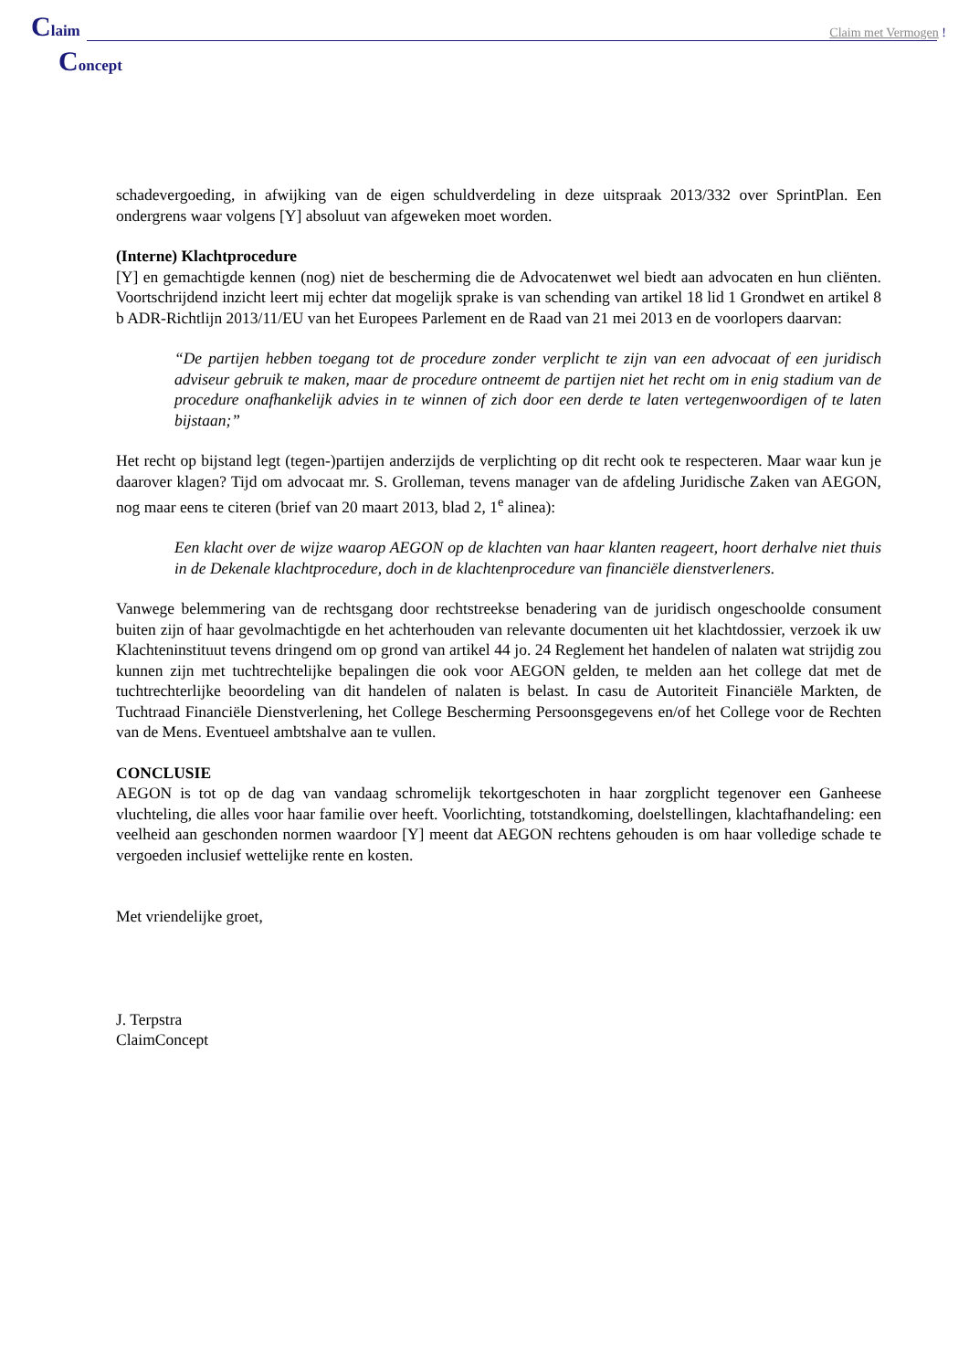Claim
Claim met Vermogen !
Concept
schadevergoeding, in afwijking van de eigen schuldverdeling in deze uitspraak 2013/332 over SprintPlan. Een ondergrens waar volgens [Y] absoluut van afgeweken moet worden.
(Interne) Klachtprocedure
[Y] en gemachtigde kennen (nog) niet de bescherming die de Advocatenwet wel biedt aan advocaten en hun cliënten. Voortschrijdend inzicht leert mij echter dat mogelijk sprake is van schending van artikel 18 lid 1 Grondwet en artikel 8 b ADR-Richtlijn 2013/11/EU van het Europees Parlement en de Raad van 21 mei 2013 en de voorlopers daarvan:
“De partijen hebben toegang tot de procedure zonder verplicht te zijn van een advocaat of een juridisch adviseur gebruik te maken, maar de procedure ontneemt de partijen niet het recht om in enig stadium van de procedure onafhankelijk advies in te winnen of zich door een derde te laten vertegenwoordigen of te laten bijstaan;”
Het recht op bijstand legt (tegen-)partijen anderzijds de verplichting op dit recht ook te respecteren. Maar waar kun je daarover klagen? Tijd om advocaat mr. S. Grolleman, tevens manager van de afdeling Juridische Zaken van AEGON, nog maar eens te citeren (brief van 20 maart 2013, blad 2, 1<sup>e</sup> alinea):
Een klacht over de wijze waarop AEGON op de klachten van haar klanten reageert, hoort derhalve niet thuis in de Dekenale klachtprocedure, doch in de klachtenprocedure van financiële dienstverleners.
Vanwege belemmering van de rechtsgang door rechtstreekse benadering van de juridisch ongeschoolde consument buiten zijn of haar gevolmachtigde en het achterhouden van relevante documenten uit het klachtdossier, verzoek ik uw Klachteninstituut tevens dringend om op grond van artikel 44 jo. 24 Reglement het handelen of nalaten wat strijdig zou kunnen zijn met tuchtrechtelijke bepalingen die ook voor AEGON gelden, te melden aan het college dat met de tuchtrechterlijke beoordeling van dit handelen of nalaten is belast. In casu de Autoriteit Financiële Markten, de Tuchtraad Financiële Dienstverlening, het College Bescherming Persoonsgegevens en/of het College voor de Rechten van de Mens. Eventueel ambtshalve aan te vullen.
CONCLUSIE
AEGON is tot op de dag van vandaag schromelijk tekortgeschoten in haar zorgplicht tegenover een Ganheese vluchteling, die alles voor haar familie over heeft. Voorlichting, totstandkoming, doelstellingen, klachtafhandeling: een veelheid aan geschonden normen waardoor [Y] meent dat AEGON rechtens gehouden is om haar volledige schade te vergoeden inclusief wettelijke rente en kosten.
Met vriendelijke groet,
J. Terpstra
ClaimConcept